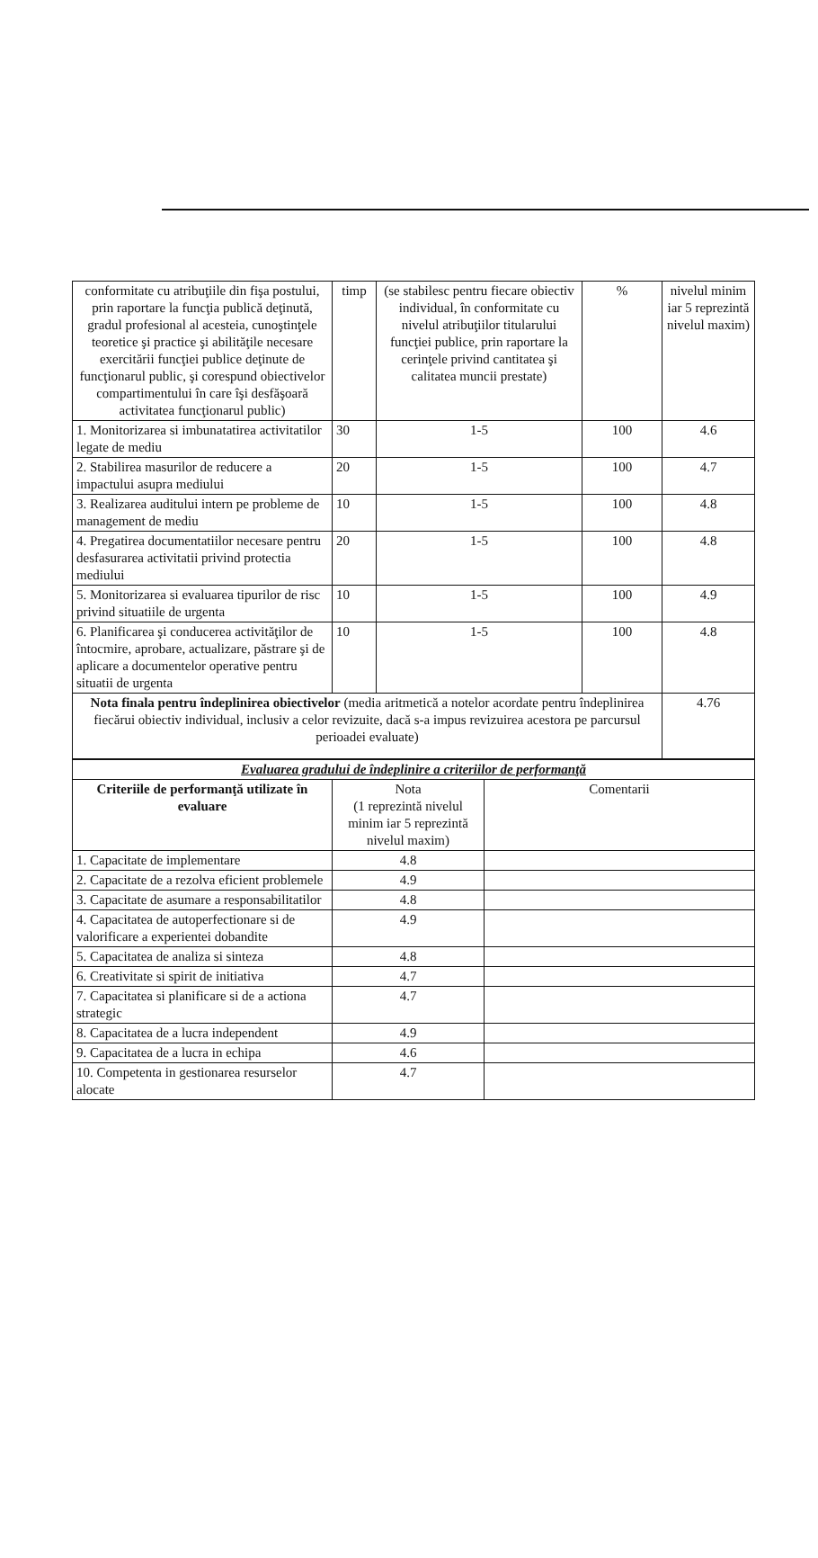| conformitate cu atribuţiile din fişa postului, prin raportare la funcţia publică deţinută, gradul profesional al acesteia, cunoştinţele teoretice şi practice şi abilităţile necesare exercitării funcţiei publice deţinute de funcţionarul public, şi corespund obiectivelor compartimentului în care îşi desfăşoară activitatea funcţionarul public) | timp | (se stabilesc pentru fiecare obiectiv individual, în conformitate cu nivelul atribuţiilor titularului funcţiei publice, prin raportare la cerinţele privind cantitatea şi calitatea muncii prestate) | % | nivelul minim iar 5 reprezintă nivelul maxim) |
| 1. Monitorizarea si imbunatatirea activitatilor legate de mediu | 30 | 1-5 | 100 | 4.6 |
| 2. Stabilirea masurilor de reducere a impactului asupra mediului | 20 | 1-5 | 100 | 4.7 |
| 3. Realizarea auditului intern pe probleme de management de mediu | 10 | 1-5 | 100 | 4.8 |
| 4. Pregatirea documentatiilor necesare pentru desfasurarea activitatii privind protectia mediului | 20 | 1-5 | 100 | 4.8 |
| 5. Monitorizarea si evaluarea tipurilor de risc privind situatiile de urgenta | 10 | 1-5 | 100 | 4.9 |
| 6. Planificarea şi conducerea activităţilor de întocmire, aprobare, actualizare, păstrare şi de aplicare a documentelor operative pentru situatii de urgenta | 10 | 1-5 | 100 | 4.8 |
| Nota finala pentru îndeplinirea obiectivelor (media aritmetică a notelor acordate pentru îndeplinirea fiecărui obiectiv individual, inclusiv a celor revizuite, dacă s-a impus revizuirea acestora pe parcursul perioadei evaluate) | | | | 4.76 |
| Evaluarea gradului de îndeplinire a criteriilor de performanţă | | |
| Criteriile de performanţă utilizate în evaluare | Nota (1 reprezintă nivelul minim iar 5 reprezintă nivelul maxim) | Comentarii |
| 1. Capacitate de implementare | 4.8 | |
| 2. Capacitate de a rezolva eficient problemele | 4.9 | |
| 3. Capacitate de asumare a responsabilitatilor | 4.8 | |
| 4. Capacitatea de autoperfectionare si de valorificare a experientei dobandite | 4.9 | |
| 5. Capacitatea de analiza si sinteza | 4.8 | |
| 6. Creativitate si spirit de initiativa | 4.7 | |
| 7. Capacitatea si planificare si de a actiona strategic | 4.7 | |
| 8. Capacitatea de a lucra independent | 4.9 | |
| 9. Capacitatea de a lucra in echipa | 4.6 | |
| 10. Competenta in gestionarea resurselor alocate | 4.7 | |